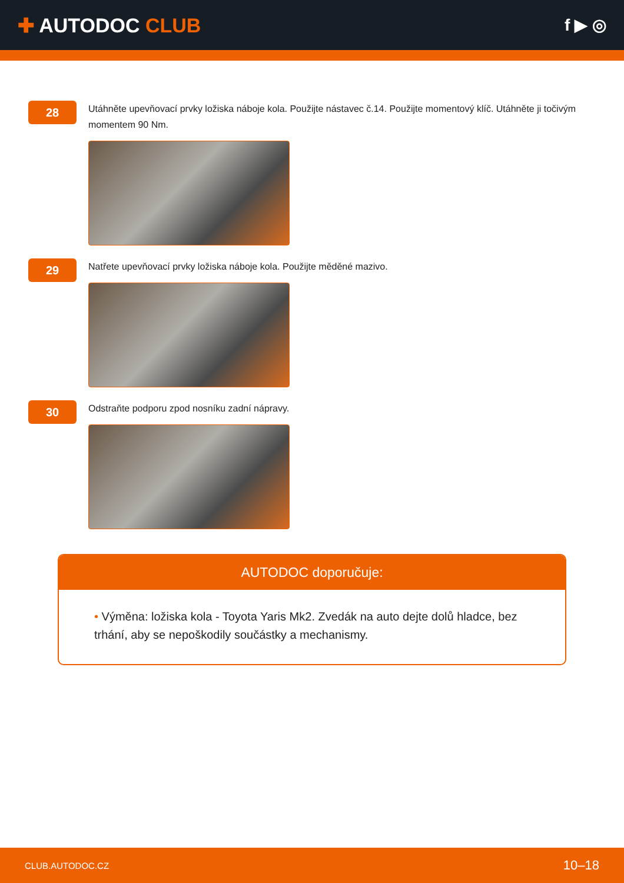✚ AUTODOC CLUB
f ▶ ◎
28
Utáhněte upevňovací prvky ložiska náboje kola. Použijte nástavec č.14. Použijte momentový klíč. Utáhněte ji točivým momentem 90 Nm.
29
Natřete upevňovací prvky ložiska náboje kola. Použijte měděné mazivo.
30
Odstraňte podporu zpod nosníku zadní nápravy.
AUTODOC doporučuje:
• Výměna: ložiska kola - Toyota Yaris Mk2. Zvedák na auto dejte dolů hladce, bez trhání, aby se nepoškodily součástky a mechanismy.
CLUB.AUTODOC.CZ 10–18